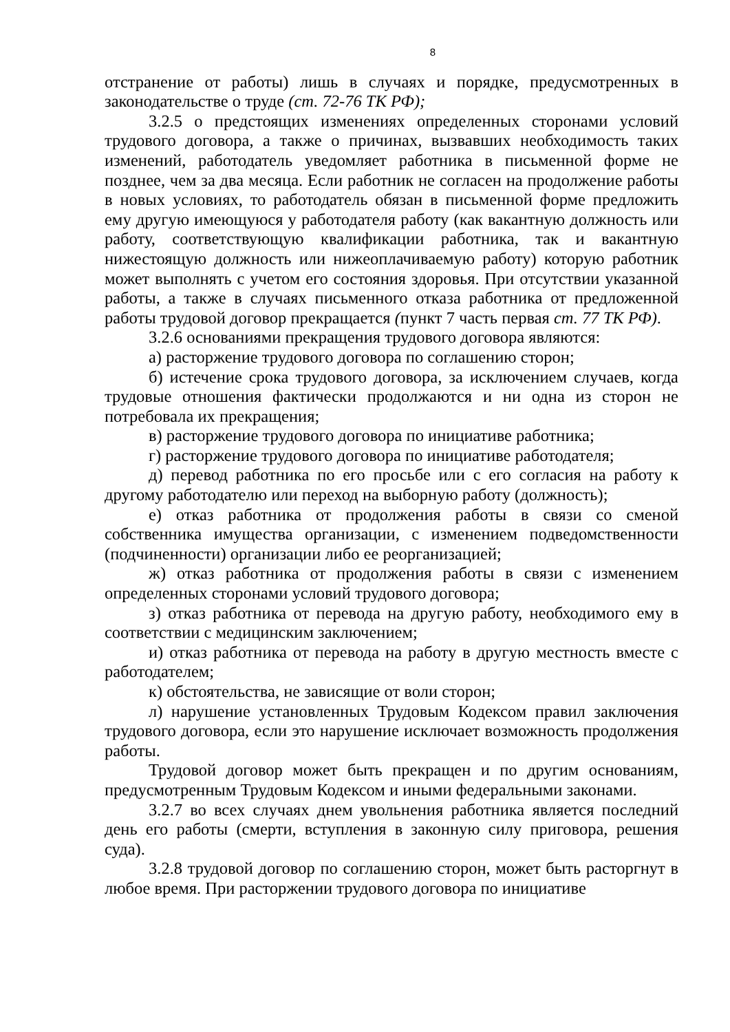8
отстранение от работы) лишь в случаях и порядке, предусмотренных в законодательстве о труде (ст. 72-76 ТК РФ);
3.2.5 о предстоящих изменениях определенных сторонами условий трудового договора, а также о причинах, вызвавших необходимость таких изменений, работодатель уведомляет работника в письменной форме не позднее, чем за два месяца. Если работник не согласен на продолжение работы в новых условиях, то работодатель обязан в письменной форме предложить ему другую имеющуюся у работодателя работу (как вакантную должность или работу, соответствующую квалификации работника, так и вакантную нижестоящую должность или нижеоплачиваемую работу) которую работник может выполнять с учетом его состояния здоровья. При отсутствии указанной работы, а также в случаях письменного отказа работника от предложенной работы трудовой договор прекращается (пункт 7 часть первая ст. 77 ТК РФ).
3.2.6 основаниями прекращения трудового договора являются:
а) расторжение трудового договора по соглашению сторон;
б) истечение срока трудового договора, за исключением случаев, когда трудовые отношения фактически продолжаются и ни одна из сторон не потребовала их прекращения;
в) расторжение трудового договора по инициативе работника;
г) расторжение трудового договора по инициативе работодателя;
д) перевод работника по его просьбе или с его согласия на работу к другому работодателю или переход на выборную работу (должность);
е) отказ работника от продолжения работы в связи со сменой собственника имущества организации, с изменением подведомственности (подчиненности) организации либо ее реорганизацией;
ж) отказ работника от продолжения работы в связи с изменением определенных сторонами условий трудового договора;
з) отказ работника от перевода на другую работу, необходимого ему в соответствии с медицинским заключением;
и) отказ работника от перевода на работу в другую местность вместе с работодателем;
к) обстоятельства, не зависящие от воли сторон;
л) нарушение установленных Трудовым Кодексом правил заключения трудового договора, если это нарушение исключает возможность продолжения работы.
Трудовой договор может быть прекращен и по другим основаниям, предусмотренным Трудовым Кодексом и иными федеральными законами.
3.2.7 во всех случаях днем увольнения работника является последний день его работы (смерти, вступления в законную силу приговора, решения суда).
3.2.8 трудовой договор по соглашению сторон, может быть расторгнут в любое время. При расторжении трудового договора по инициативе